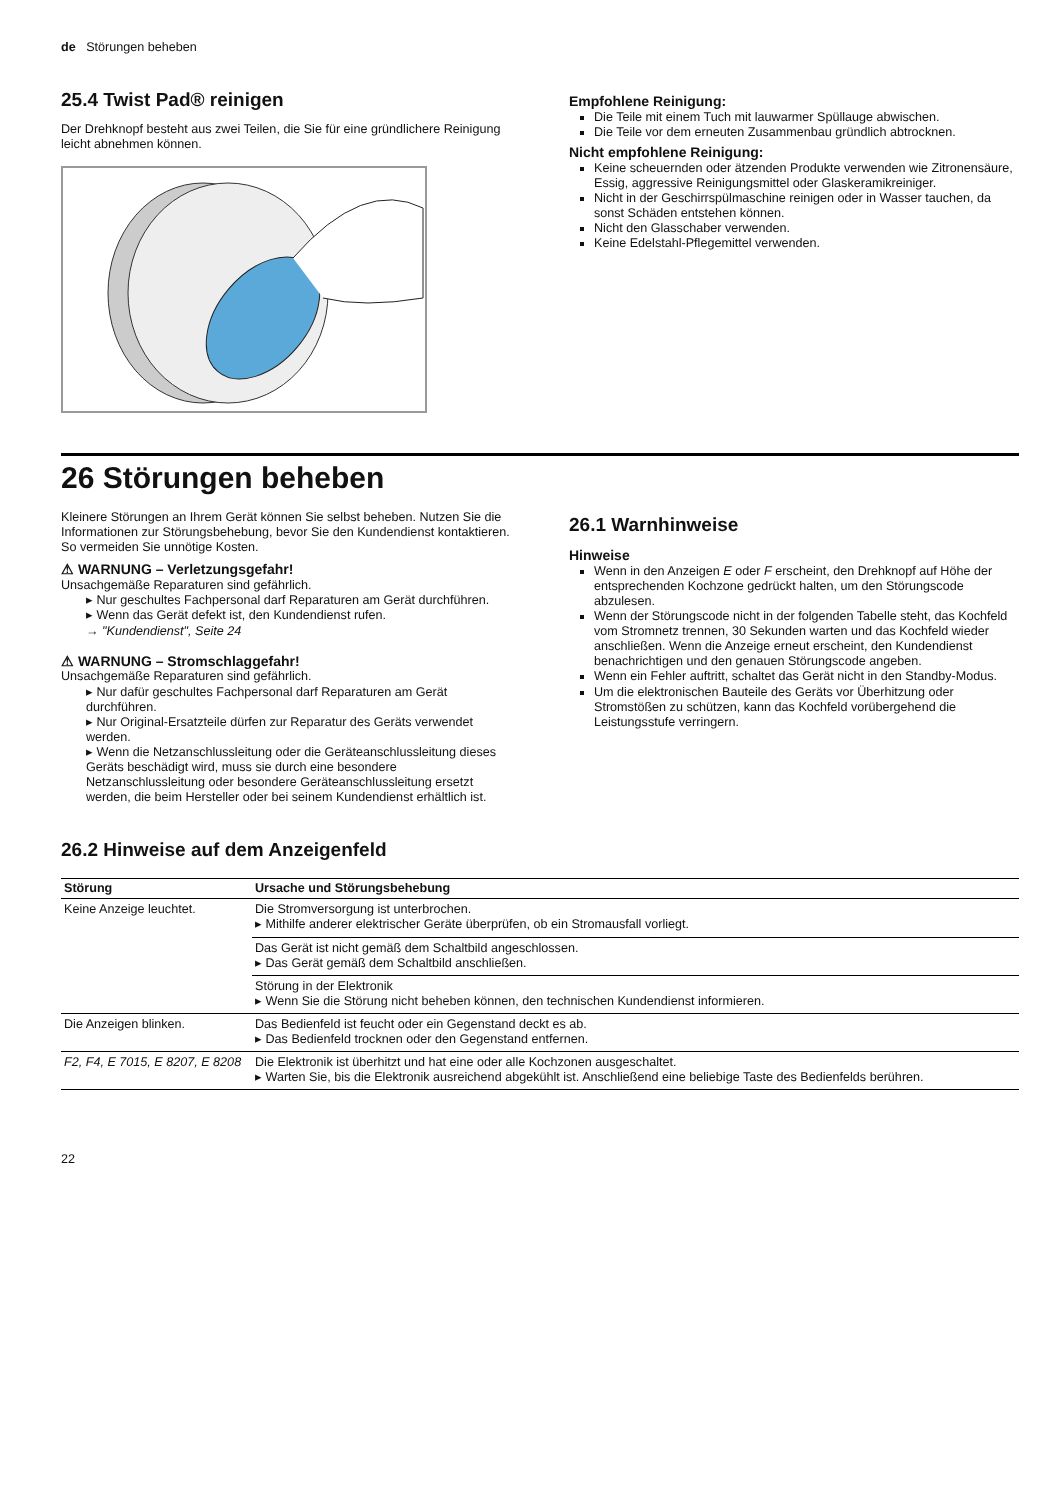de Störungen beheben
25.4 Twist Pad® reinigen
Der Drehknopf besteht aus zwei Teilen, die Sie für eine gründlichere Reinigung leicht abnehmen können.
Empfohlene Reinigung:
Die Teile mit einem Tuch mit lauwarmer Spüllauge abwischen.
Die Teile vor dem erneuten Zusammenbau gründlich abtrocknen.
Nicht empfohlene Reinigung:
Keine scheuernden oder ätzenden Produkte verwenden wie Zitronensäure, Essig, aggressive Reinigungsmittel oder Glaskeramikreiniger.
Nicht in der Geschirrspülmaschine reinigen oder in Wasser tauchen, da sonst Schäden entstehen können.
Nicht den Glasschaber verwenden.
Keine Edelstahl-Pflegemittel verwenden.
26 Störungen beheben
Kleinere Störungen an Ihrem Gerät können Sie selbst beheben. Nutzen Sie die Informationen zur Störungsbehebung, bevor Sie den Kundendienst kontaktieren. So vermeiden Sie unnötige Kosten.
⚠ WARNUNG – Verletzungsgefahr!
Unsachgemäße Reparaturen sind gefährlich.
▸ Nur geschultes Fachpersonal darf Reparaturen am Gerät durchführen.
▸ Wenn das Gerät defekt ist, den Kundendienst rufen.
→ "Kundendienst", Seite 24
⚠ WARNUNG – Stromschlaggefahr!
Unsachgemäße Reparaturen sind gefährlich.
▸ Nur dafür geschultes Fachpersonal darf Reparaturen am Gerät durchführen.
▸ Nur Original-Ersatzteile dürfen zur Reparatur des Geräts verwendet werden.
▸ Wenn die Netzanschlussleitung oder die Geräteanschlussleitung dieses Geräts beschädigt wird, muss sie durch eine besondere Netzanschlussleitung oder besondere Geräteanschlussleitung ersetzt werden, die beim Hersteller oder bei seinem Kundendienst erhältlich ist.
26.1 Warnhinweise
Hinweise
Wenn in den Anzeigen E oder F erscheint, den Drehknopf auf Höhe der entsprechenden Kochzone gedrückt halten, um den Störungscode abzulesen.
Wenn der Störungscode nicht in der folgenden Tabelle steht, das Kochfeld vom Stromnetz trennen, 30 Sekunden warten und das Kochfeld wieder anschließen. Wenn die Anzeige erneut erscheint, den Kundendienst benachrichtigen und den genauen Störungscode angeben.
Wenn ein Fehler auftritt, schaltet das Gerät nicht in den Standby-Modus.
Um die elektronischen Bauteile des Geräts vor Überhitzung oder Stromstößen zu schützen, kann das Kochfeld vorübergehend die Leistungsstufe verringern.
26.2 Hinweise auf dem Anzeigenfeld
| Störung | Ursache und Störungsbehebung |
| --- | --- |
| Keine Anzeige leuchtet. | Die Stromversorgung ist unterbrochen. ▸ Mithilfe anderer elektrischer Geräte überprüfen, ob ein Stromausfall vorliegt. |
| | Das Gerät ist nicht gemäß dem Schaltbild angeschlossen. ▸ Das Gerät gemäß dem Schaltbild anschließen. |
| | Störung in der Elektronik ▸ Wenn Sie die Störung nicht beheben können, den technischen Kundendienst informieren. |
| Die Anzeigen blinken. | Das Bedienfeld ist feucht oder ein Gegenstand deckt es ab. ▸ Das Bedienfeld trocknen oder den Gegenstand entfernen. |
| F2, F4, E 7015, E 8207, E 8208 | Die Elektronik ist überhitzt und hat eine oder alle Kochzonen ausgeschaltet. ▸ Warten Sie, bis die Elektronik ausreichend abgekühlt ist. Anschließend eine beliebige Taste des Bedienfelds berühren. |
22